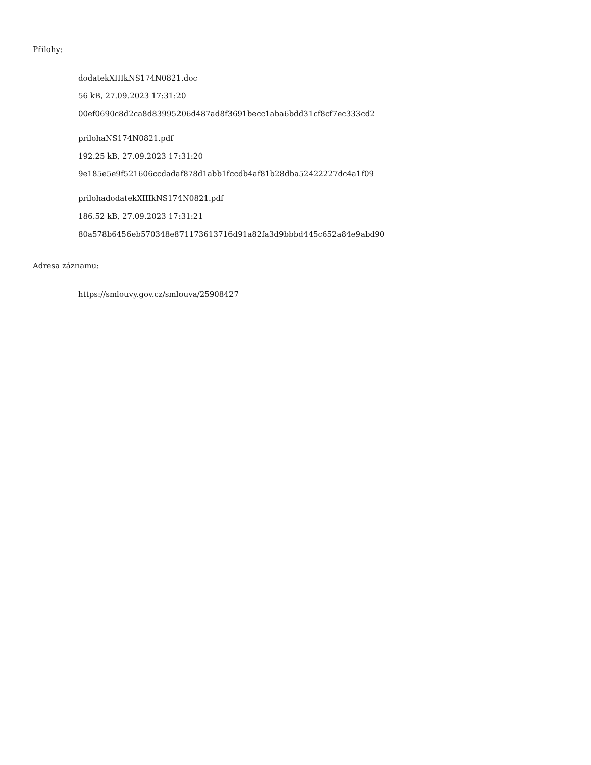Přílohy:
dodatekXIIIkNS174N0821.doc
56 kB, 27.09.2023 17:31:20
00ef0690c8d2ca8d83995206d487ad8f3691becc1aba6bdd31cf8cf7ec333cd2
prilohaNS174N0821.pdf
192.25 kB, 27.09.2023 17:31:20
9e185e5e9f521606ccdadaf878d1abb1fccdb4af81b28dba52422227dc4a1f09
prilohadodatekXIIIkNS174N0821.pdf
186.52 kB, 27.09.2023 17:31:21
80a578b6456eb570348e871173613716d91a82fa3d9bbbd445c652a84e9abd90
Adresa záznamu:
https://smlouvy.gov.cz/smlouva/25908427